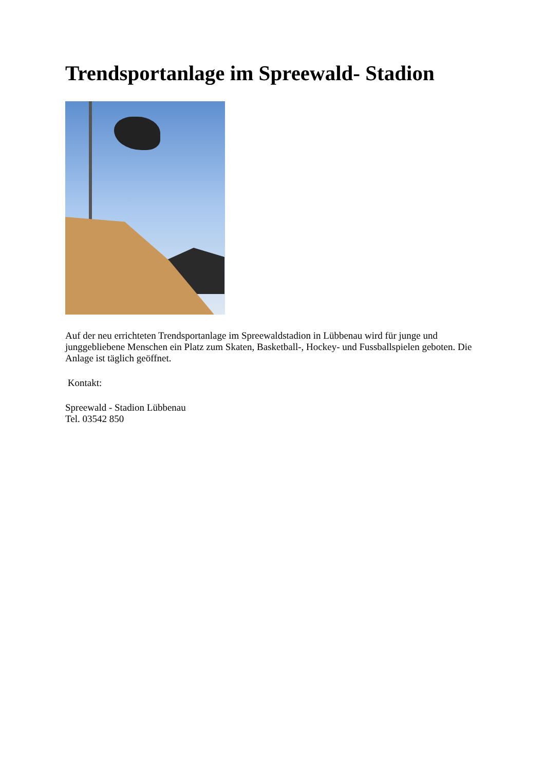Trendsportanlage im Spreewald- Stadion
Auf der neu errichteten Trendsportanlage im Spreewaldstadion in Lübbenau wird für junge und junggebliebene Menschen ein Platz zum Skaten, Basketball-, Hockey- und Fussballspielen geboten. Die Anlage ist täglich geöffnet.
Kontakt:
Spreewald - Stadion Lübbenau
Tel. 03542 850